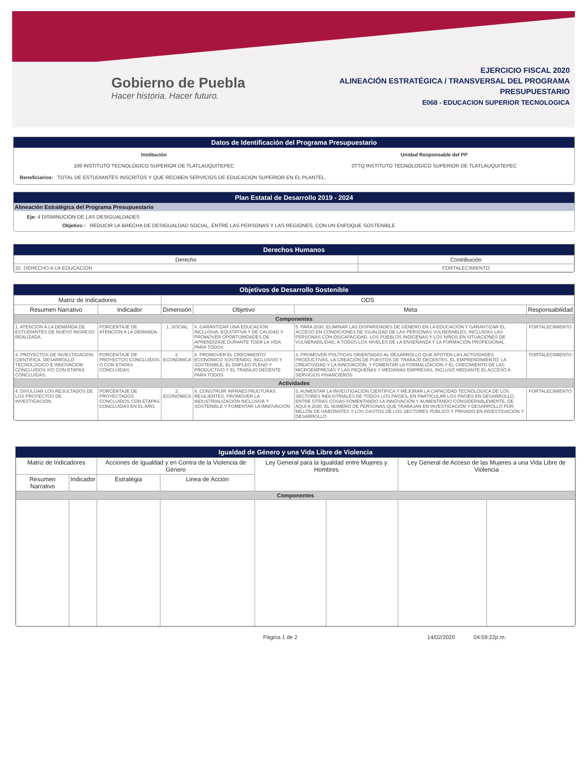Gobierno de Puebla
Hacer historia. Hacer futuro.
EJERCICIO FISCAL 2020
ALINEACIÓN ESTRATÉGICA / TRANSVERSAL DEL PROGRAMA
PRESUPUESTARIO
E068 - EDUCACION SUPERIOR TECNOLOGICA
Datos de Identificación del Programa Presupuestario
Institución
109 INSTITUTO TECNOLOGICO SUPERIOR DE TLATLAUQUITEPEC
Unidad Responsable del PP
0TTQ INSTITUTO TECNOLOGICO SUPERIOR DE TLATLAUQUITEPEC
Beneficiarios: TOTAL DE ESTUDIANTES INSCRITOS Y QUE RECIBEN SERVICIOS DE EDUCACION SUPERIOR EN EL PLANTEL.
Plan Estatal de Desarrollo 2019 - 2024
Alineación Estratégica del Programa Presupuestario
Eje: 4 DISMINUCION DE LAS DESIGUALDADES
Objetivo : REDUCIR LA BRECHA DE DESIGUALDAD SOCIAL, ENTRE LAS PERSONAS Y LAS REGIONES, CON UN ENFOQUE SOSTENIBLE
Derechos Humanos
| Derecho | Contribución |
| --- | --- |
| 32. DERECHO A LA EDUCACIÓN | FORTALECIMIENTO |
Objetivos de Desarrollo Sostenible
| Matriz de Indicadores | | ODS | | | |
| --- | --- | --- | --- | --- | --- |
| Resumen Narrativo | Indicador | Dimensión | Objetivo | Meta | Responsabilidad |
| Componentes | | | | | |
| 1. ATENCION A LA DEMANDA DE ESTUDIANTES DE NUEVO INGRESO REALIZADA. | PORCENTAJE DE ATENCION A LA DEMANDA. | 1. SOCIAL | 4. GARANTIZAR UNA EDUCACIÓN INCLUSIVA, EQUITATIVA Y DE CALIDAD Y PROMOVER OPORTUNIDADES DE APRENDIZAJE DURANTE TODA LA VIDA PARA TODOS | 5. PARA 2030, ELIMINAR LAS DISPARIDADES DE GÉNERO EN LA EDUCACIÓN Y GARANTIZAR EL ACCESO EN CONDICIONES DE IGUALDAD DE LAS PERSONAS VULNERABLES, INCLUIDAS LAS PERSONAS CON DISCAPACIDAD, LOS PUEBLOS INDÍGENAS Y LOS NIÑOS EN SITUACIONES DE VULNERABILIDAD, A TODOS LOS NIVELES DE LA ENSEÑANZA Y LA FORMACIÓN PROFESIONAL | FORTALECIMIENTO |
| 3. PROYECTOS DE INVESTIGACION CIENTIFICA, DESARROLLO TECNOLOGICO E INNOVACION CONCLUIDOS Y/O CON ETAPAS CONCLUIDAS. | PORCENTAJE DE PROYECTOS CONCLUIDOS O CON ETAPAS CONCLUIDAS. | 2. ECONOMICA | 8. PROMOVER EL CRECIMIENTO ECONÓMICO SOSTENIDO, INCLUSIVO Y SOSTENIBLE, EL EMPLEO PLENO Y PRODUCTIVO Y EL TRABAJO DECENTE PARA TODOS | 3. PROMOVER POLÍTICAS ORIENTADAS AL DESARROLLO QUE APOYEN LAS ACTIVIDADES PRODUCTIVAS, LA CREACIÓN DE PUESTOS DE TRABAJO DECENTES, EL EMPRENDIMIENTO, LA CREATIVIDAD Y LA INNOVACIÓN, Y FOMENTAR LA FORMALIZACIÓN Y EL CRECIMIENTO DE LAS MICROEMPRESAS Y LAS PEQUEÑAS Y MEDIANAS EMPRESAS, INCLUSO MEDIANTE EL ACCESO A SERVICIOS FINANCIEROS | FORTALECIMIENTO |
| Actividades | | | | | |
| 4. DIVULGAR LOS RESULTADOS DE LOS PROYECTOS DE INVESTIGACION. | PORCENTAJE DE PROYECTADOS CONCLUIDOS CON ETAPAS CONCLUIDAS EN EL AÑO. | 2. ECONOMICA | 9. CONSTRUIR INFRAESTRUCTURAS RESILIENTES, PROMOVER LA INDUSTRIALIZACIÓN INCLUSIVA Y SOSTENIBLE Y FOMENTAR LA INNOVACIÓN | 5. AUMENTAR LA INVESTIGACIÓN CIENTÍFICA Y MEJORAR LA CAPACIDAD TECNOLÓGICA DE LOS SECTORES INDUSTRIALES DE TODOS LOS PAÍSES, EN PARTICULAR LOS PAÍSES EN DESARROLLO, ENTRE OTRAS COSAS FOMENTANDO LA INNOVACIÓN Y AUMENTANDO CONSIDERABLEMENTE, DE AQUÍ A 2030, EL NÚMERO DE PERSONAS QUE TRABAJAN EN INVESTIGACIÓN Y DESARROLLO POR MILLÓN DE HABITANTES Y LOS GASTOS DE LOS SECTORES PÚBLICO Y PRIVADO EN INVESTIGACIÓN Y DESARROLLO | FORTALECIMIENTO |
Igualdad de Género y una Vida Libre de Violencia
| Matriz de Indicadores | | Acciones de Igualdad y en Contra de la Violencia de Género | | Ley General para la Igualdad entre Mujeres y Hombres | | Ley General de Acceso de las Mujeres a una Vida Libre de Violencia | |
| --- | --- | --- | --- | --- | --- | --- | --- |
| Resumen Narrativo | Indicador | Estratégia | Linea de Acción | | | | |
| Componentes | | | | | | | |
Página 1 de 2 14/02/2020 04:59:22p.m.